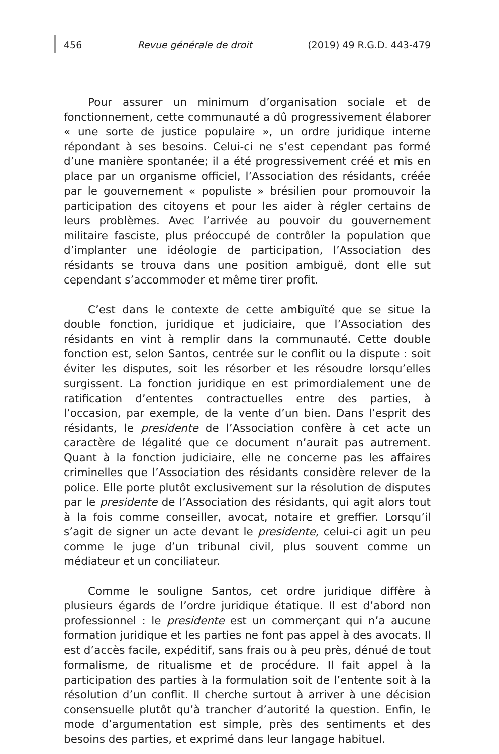456 Revue générale de droit (2019) 49 R.G.D. 443-479
Pour assurer un minimum d’organisation sociale et de fonctionnement, cette communauté a dû progressivement élaborer « une sorte de justice populaire », un ordre juridique interne répondant à ses besoins. Celui-ci ne s’est cependant pas formé d’une manière spontanée; il a été progressivement créé et mis en place par un organisme officiel, l’Association des résidants, créée par le gouvernement « populiste » brésilien pour promouvoir la participation des citoyens et pour les aider à régler certains de leurs problèmes. Avec l’arrivée au pouvoir du gouvernement militaire fasciste, plus préoccupé de contrôler la population que d’implanter une idéologie de participation, l’Association des résidants se trouva dans une position ambiguë, dont elle sut cependant s’accommoder et même tirer profit.
C’est dans le contexte de cette ambiguïté que se situe la double fonction, juridique et judiciaire, que l’Association des résidants en vint à remplir dans la communauté. Cette double fonction est, selon Santos, centrée sur le conflit ou la dispute : soit éviter les disputes, soit les résorber et les résoudre lorsqu’elles surgissent. La fonction juridique en est primordialement une de ratification d’ententes contractuelles entre des parties, à l’occasion, par exemple, de la vente d’un bien. Dans l’esprit des résidants, le presidente de l’Association confère à cet acte un caractère de légalité que ce document n’aurait pas autrement. Quant à la fonction judiciaire, elle ne concerne pas les affaires criminelles que l’Association des résidants considère relever de la police. Elle porte plutôt exclusivement sur la résolution de disputes par le presidente de l’Association des résidants, qui agit alors tout à la fois comme conseiller, avocat, notaire et greffier. Lorsqu’il s’agit de signer un acte devant le presidente, celui-ci agit un peu comme le juge d’un tribunal civil, plus souvent comme un médiateur et un conciliateur.
Comme le souligne Santos, cet ordre juridique diffère à plusieurs égards de l’ordre juridique étatique. Il est d’abord non professionnel : le presidente est un commerçant qui n’a aucune formation juridique et les parties ne font pas appel à des avocats. Il est d’accès facile, expéditif, sans frais ou à peu près, dénué de tout formalisme, de ritualisme et de procédure. Il fait appel à la participation des parties à la formulation soit de l’entente soit à la résolution d’un conflit. Il cherche surtout à arriver à une décision consensuelle plutôt qu’à trancher d’autorité la question. Enfin, le mode d’argumentation est simple, près des sentiments et des besoins des parties, et exprimé dans leur langage habituel.